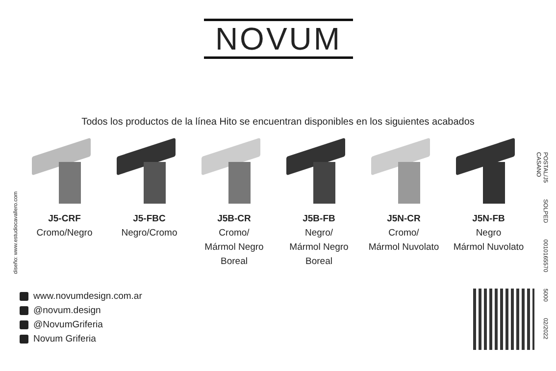NOVUM
Todos los productos de la línea Hito se encuentran disponibles en los siguientes acabados
J5-CRF
Cromo/Negro
J5-FBC
Negro/Cromo
J5B-CR
Cromo/
Mármol Negro
Boreal
J5B-FB
Negro/
Mármol Negro
Boreal
J5N-CR
Cromo/
Mármol Nuvolato
J5N-FB
Negro
Mármol Nuvolato
diseño: www.estudiocavallero.com
POSTAL/J5 SOLPED 0010165570 5000 02/2022 CASANO
www.novumdesign.com.ar
@novum.design
@NovumGriferia
Novum Griferia